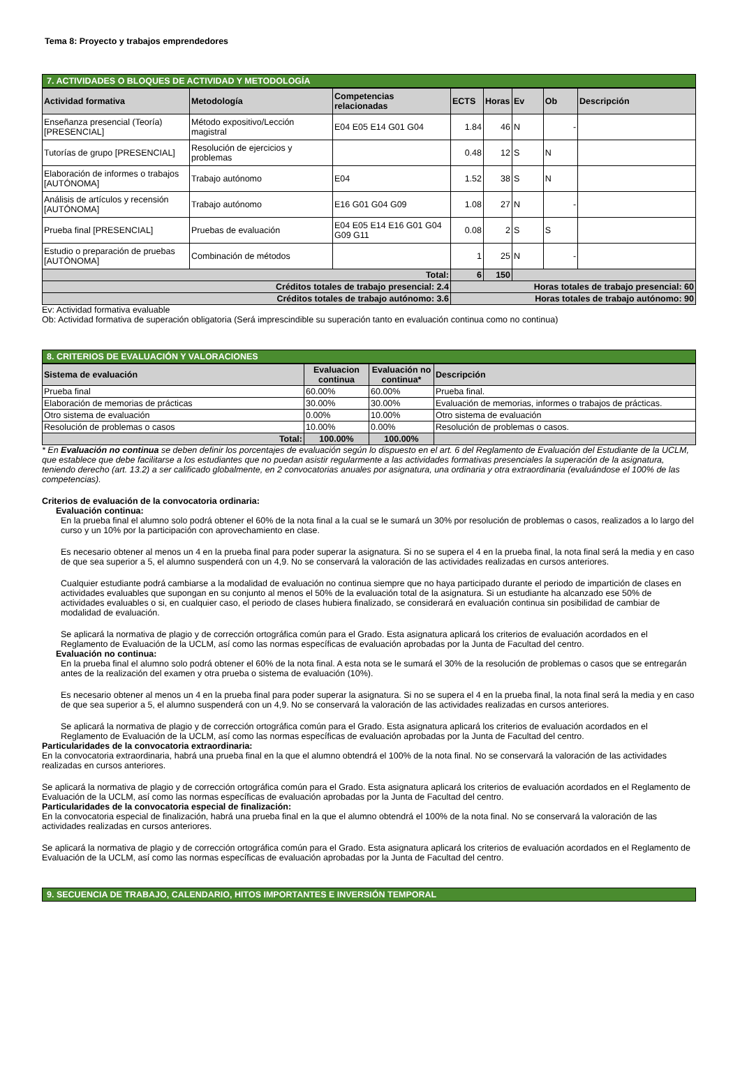Tema 8: Proyecto y trabajos emprendedores
7. ACTIVIDADES O BLOQUES DE ACTIVIDAD Y METODOLOGÍA
| Actividad formativa | Metodología | Competencias relacionadas | ECTS | Horas | Ev | Ob | Descripción |
| --- | --- | --- | --- | --- | --- | --- | --- |
| Enseñanza presencial (Teoría) [PRESENCIAL] | Método expositivo/Lección magistral | E04 E05 E14 G01 G04 | 1.84 | 46 | N | - | |
| Tutorías de grupo [PRESENCIAL] | Resolución de ejercicios y problemas | | 0.48 | 12 | S | N | |
| Elaboración de informes o trabajos [AUTÓNOMA] | Trabajo autónomo | E04 | 1.52 | 38 | S | N | |
| Análisis de artículos y recensión [AUTÓNOMA] | Trabajo autónomo | E16 G01 G04 G09 | 1.08 | 27 | N | - | |
| Prueba final [PRESENCIAL] | Pruebas de evaluación | E04 E05 E14 E16 G01 G04 G09 G11 | 0.08 | 2 | S | S | |
| Estudio o preparación de pruebas [AUTÓNOMA] | Combinación de métodos | | 1 | 25 | N | - | |
| Total: | | | 6 | 150 | | | |
| Créditos totales de trabajo presencial: 2.4 | | | Horas totales de trabajo presencial: 60 | | | | |
| Créditos totales de trabajo autónomo: 3.6 | | | Horas totales de trabajo autónomo: 90 | | | | |
Ev: Actividad formativa evaluable
Ob: Actividad formativa de superación obligatoria (Será imprescindible su superación tanto en evaluación continua como no continua)
8. CRITERIOS DE EVALUACIÓN Y VALORACIONES
| Sistema de evaluación | Evaluacion continua | Evaluación no continua* | Descripción |
| --- | --- | --- | --- |
| Prueba final | 60.00% | 60.00% | Prueba final. |
| Elaboración de memorias de prácticas | 30.00% | 30.00% | Evaluación de memorias, informes o trabajos de prácticas. |
| Otro sistema de evaluación | 0.00% | 10.00% | Otro sistema de evaluación |
| Resolución de problemas o casos | 10.00% | 0.00% | Resolución de problemas o casos. |
| Total: | 100.00% | 100.00% | |
* En Evaluación no continua se deben definir los porcentajes de evaluación según lo dispuesto en el art. 6 del Reglamento de Evaluación del Estudiante de la UCLM, que establece que debe facilitarse a los estudiantes que no puedan asistir regularmente a las actividades formativas presenciales la superación de la asignatura, teniendo derecho (art. 13.2) a ser calificado globalmente, en 2 convocatorias anuales por asignatura, una ordinaria y otra extraordinaria (evaluándose el 100% de las competencias).
Criterios de evaluación de la convocatoria ordinaria:
Evaluación continua:
En la prueba final el alumno solo podrá obtener el 60% de la nota final a la cual se le sumará un 30% por resolución de problemas o casos, realizados a lo largo del curso y un 10% por la participación con aprovechamiento en clase.
Es necesario obtener al menos un 4 en la prueba final para poder superar la asignatura. Si no se supera el 4 en la prueba final, la nota final será la media y en caso de que sea superior a 5, el alumno suspenderá con un 4,9. No se conservará la valoración de las actividades realizadas en cursos anteriores.
Cualquier estudiante podrá cambiarse a la modalidad de evaluación no continua siempre que no haya participado durante el periodo de impartición de clases en actividades evaluables que supongan en su conjunto al menos el 50% de la evaluación total de la asignatura. Si un estudiante ha alcanzado ese 50% de actividades evaluables o si, en cualquier caso, el periodo de clases hubiera finalizado, se considerará en evaluación continua sin posibilidad de cambiar de modalidad de evaluación.
Se aplicará la normativa de plagio y de corrección ortográfica común para el Grado. Esta asignatura aplicará los criterios de evaluación acordados en el Reglamento de Evaluación de la UCLM, así como las normas específicas de evaluación aprobadas por la Junta de Facultad del centro.
Evaluación no continua:
En la prueba final el alumno solo podrá obtener el 60% de la nota final. A esta nota se le sumará el 30% de la resolución de problemas o casos que se entregarán antes de la realización del examen y otra prueba o sistema de evaluación (10%).
Es necesario obtener al menos un 4 en la prueba final para poder superar la asignatura. Si no se supera el 4 en la prueba final, la nota final será la media y en caso de que sea superior a 5, el alumno suspenderá con un 4,9. No se conservará la valoración de las actividades realizadas en cursos anteriores.
Se aplicará la normativa de plagio y de corrección ortográfica común para el Grado. Esta asignatura aplicará los criterios de evaluación acordados en el Reglamento de Evaluación de la UCLM, así como las normas específicas de evaluación aprobadas por la Junta de Facultad del centro.
Particularidades de la convocatoria extraordinaria:
En la convocatoria extraordinaria, habrá una prueba final en la que el alumno obtendrá el 100% de la nota final. No se conservará la valoración de las actividades realizadas en cursos anteriores.
Se aplicará la normativa de plagio y de corrección ortográfica común para el Grado. Esta asignatura aplicará los criterios de evaluación acordados en el Reglamento de Evaluación de la UCLM, así como las normas específicas de evaluación aprobadas por la Junta de Facultad del centro.
Particularidades de la convocatoria especial de finalización:
En la convocatoria especial de finalización, habrá una prueba final en la que el alumno obtendrá el 100% de la nota final. No se conservará la valoración de las actividades realizadas en cursos anteriores.
Se aplicará la normativa de plagio y de corrección ortográfica común para el Grado. Esta asignatura aplicará los criterios de evaluación acordados en el Reglamento de Evaluación de la UCLM, así como las normas específicas de evaluación aprobadas por la Junta de Facultad del centro.
9. SECUENCIA DE TRABAJO, CALENDARIO, HITOS IMPORTANTES E INVERSIÓN TEMPORAL